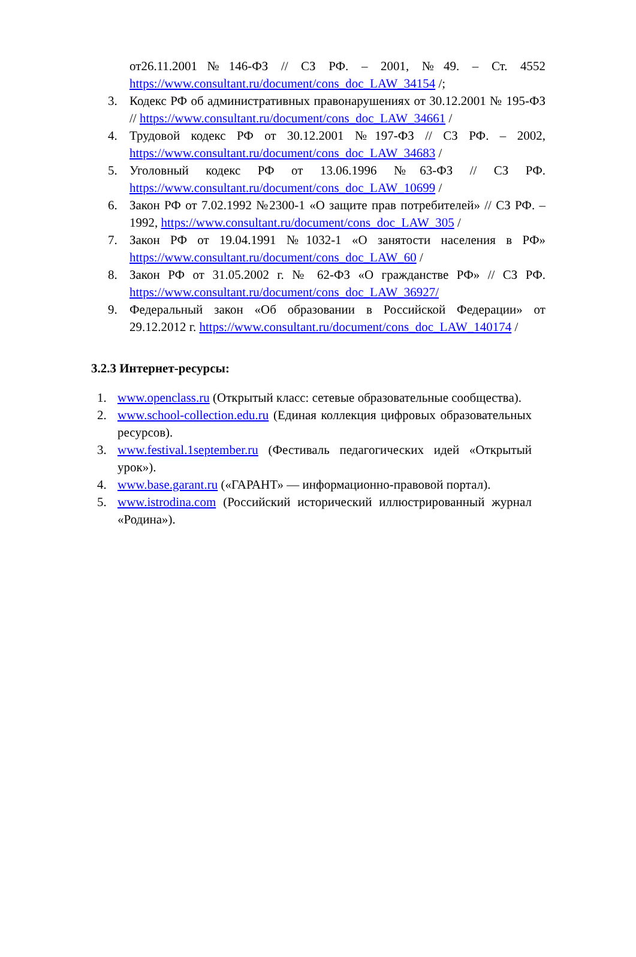от26.11.2001№146-ФЗ // СЗ РФ. – 2001, №49. – Ст. 4552 https://www.consultant.ru/document/cons_doc_LAW_34154 /;
3. Кодекс РФ об административных правонарушениях от 30.12.2001 № 195-ФЗ // https://www.consultant.ru/document/cons_doc_LAW_34661 /
4. Трудовой кодекс РФ от 30.12.2001 №197-ФЗ // СЗ РФ. – 2002, https://www.consultant.ru/document/cons_doc_LAW_34683 /
5. Уголовный кодекс РФ от 13.06.1996 №63-ФЗ // СЗ РФ. https://www.consultant.ru/document/cons_doc_LAW_10699 /
6. Закон РФ от 7.02.1992 №2300-1 «О защите прав потребителей» // СЗ РФ. – 1992, https://www.consultant.ru/document/cons_doc_LAW_305 /
7. Закон РФ от 19.04.1991 №1032-1 «О занятости населения в РФ» https://www.consultant.ru/document/cons_doc_LAW_60 /
8. Закон РФ от 31.05.2002 г. № 62-ФЗ «О гражданстве РФ» // СЗ РФ. https://www.consultant.ru/document/cons_doc_LAW_36927/
9. Федеральный закон «Об образовании в Российской Федерации» от 29.12.2012 г. https://www.consultant.ru/document/cons_doc_LAW_140174 /
3.2.3 Интернет-ресурсы:
1. www.openclass.ru (Открытый класс: сетевые образовательные сообщества).
2. www.school-collection.edu.ru (Единая коллекция цифровых образовательных ресурсов).
3. www.festival.1september.ru (Фестиваль педагогических идей «Открытый урок»).
4. www.base.garant.ru («ГАРАНТ» — информационно-правовой портал).
5. www.istrodina.com (Российский исторический иллюстрированный журнал «Родина»).